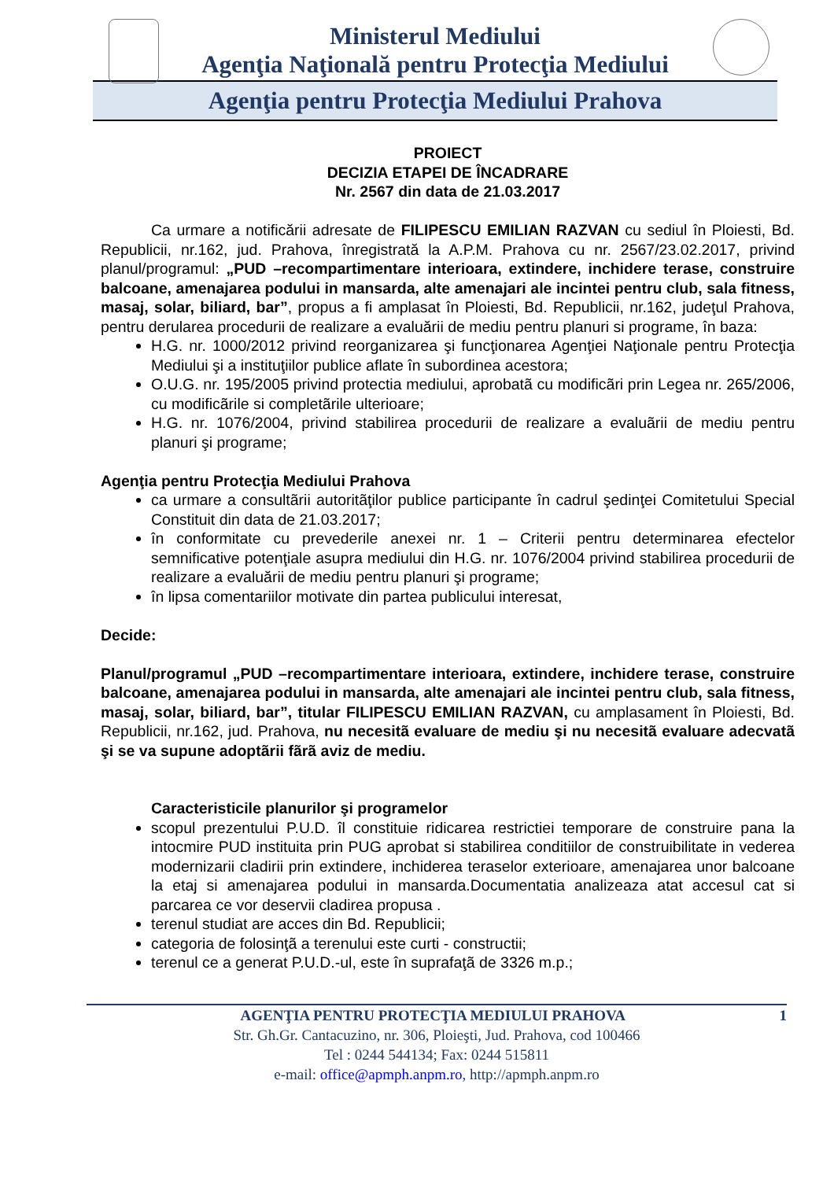Ministerul Mediului
Agenţia Naţională pentru Protecţia Mediului
Agenţia pentru Protecţia Mediului Prahova
PROIECT
DECIZIA ETAPEI DE ÎNCADRARE
Nr. 2567 din data de 21.03.2017
Ca urmare a notificării adresate de FILIPESCU EMILIAN RAZVAN cu sediul în Ploiesti, Bd. Republicii, nr.162, jud. Prahova, înregistrată la A.P.M. Prahova cu nr. 2567/23.02.2017, privind planul/programul: „PUD –recompartimentare interioara, extindere, inchidere terase, construire balcoane, amenajarea podului in mansarda, alte amenajari ale incintei pentru club, sala fitness, masaj, solar, biliard, bar”, propus a fi amplasat în Ploiesti, Bd. Republicii, nr.162, judeţul Prahova, pentru derularea procedurii de realizare a evaluării de mediu pentru planuri si programe, în baza:
H.G. nr. 1000/2012 privind reorganizarea şi funcţionarea Agenţiei Naţionale pentru Protecţia Mediului şi a instituţiilor publice aflate în subordinea acestora;
O.U.G. nr. 195/2005 privind protectia mediului, aprobatã cu modificãri prin Legea nr. 265/2006, cu modificãrile si completãrile ulterioare;
H.G. nr. 1076/2004, privind stabilirea procedurii de realizare a evaluãrii de mediu pentru planuri şi programe;
Agenţia pentru Protecţia Mediului Prahova
ca urmare a consultãrii autoritãţilor publice participante în cadrul şedinţei Comitetului Special Constituit din data de 21.03.2017;
în conformitate cu prevederile anexei nr. 1 – Criterii pentru determinarea efectelor semnificative potenţiale asupra mediului din H.G. nr. 1076/2004 privind stabilirea procedurii de realizare a evaluării de mediu pentru planuri şi programe;
în lipsa comentariilor motivate din partea publicului interesat,
Decide:
Planul/programul „PUD –recompartimentare interioara, extindere, inchidere terase, construire balcoane, amenajarea podului in mansarda, alte amenajari ale incintei pentru club, sala fitness, masaj, solar, biliard, bar”, titular FILIPESCU EMILIAN RAZVAN, cu amplasament în Ploiesti, Bd. Republicii, nr.162, jud. Prahova, nu necesitã evaluare de mediu şi nu necesitã evaluare adecvatã şi se va supune adoptãrii fãrã aviz de mediu.
Caracteristicile planurilor şi programelor
scopul prezentului P.U.D. îl constituie ridicarea restrictiei temporare de construire pana la intocmire PUD instituita prin PUG aprobat si stabilirea conditiilor de construibilitate in vederea modernizarii cladirii prin extindere, inchiderea teraselor exterioare, amenajarea unor balcoane la etaj si amenajarea podului in mansarda.Documentatia analizeaza atat accesul cat si parcarea ce vor deservii cladirea propusa .
terenul studiat are acces din Bd. Republicii;
categoria de folosinţã a terenului este curti - constructii;
terenul ce a generat P.U.D.-ul, este în suprafaţã de 3326 m.p.;
AGENŢIA PENTRU PROTECŢIA MEDIULUI PRAHOVA 1
Str. Gh.Gr. Cantacuzino, nr. 306, Ploieşti, Jud. Prahova, cod 100466
Tel : 0244 544134; Fax: 0244 515811
e-mail: office@apmph.anpm.ro, http://apmph.anpm.ro